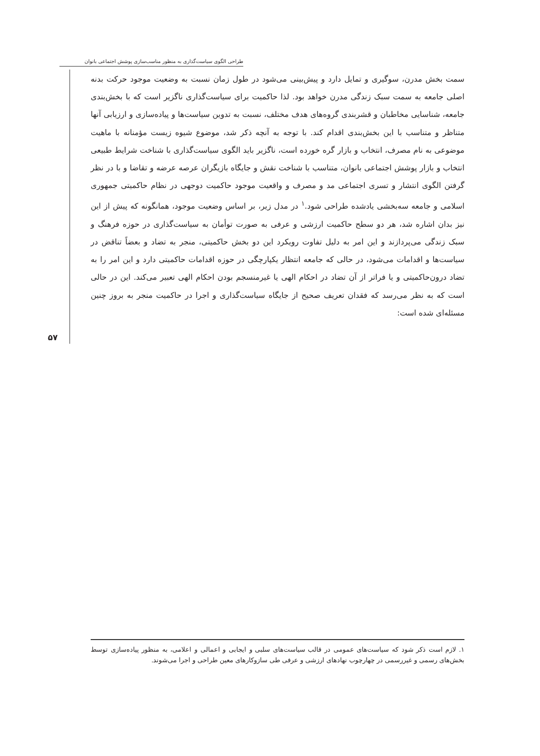طراحی الگوی سیاست‌گذاری به منظور مناسب‌سازی پوشش اجتماعی بانوان
۵۷
سمت بخش مدرن، سوگیری و تمایل دارد و پیش‌بینی می‌شود در طول زمان نسبت به وضعیت موجود حرکت بدنه اصلی جامعه به سمت سبک زندگی مدرن خواهد بود. لذا حاکمیت برای سیاست‌گذاری ناگزیر است که با بخش‌بندی جامعه، شناسایی مخاطبان و قشربندی گروه‌های هدف مختلف، نسبت به تدوین سیاست‌ها و پیاده‌سازی و ارزیابی آنها متناظر و متناسب با این بخش‌بندی اقدام کند. با توجه به آنچه ذکر شد، موضوع شیوه زیست مؤمنانه با ماهیت موضوعی به نام مصرف، انتخاب و بازار گره خورده است، ناگزیر باید الگوی سیاست‌گذاری با شناخت شرایط طبیعی انتخاب و بازار پوشش اجتماعی بانوان، متناسب با شناخت نقش و جایگاه بازیگران عرصه عرضه و تقاضا و با در نظر گرفتن الگوی انتشار و تسری اجتماعی مد و مصرف و واقعیت موجود حاکمیت دوجهی در نظام حاکمیتی جمهوری اسلامی و جامعه سه‌بخشی یادشده طراحی شود.<sup>۱</sup> در مدل زیر، بر اساس وضعیت موجود، همانگونه که پیش از این نیز بدان اشاره شد، هر دو سطح حاکمیت ارزشی و عرفی به صورت توأمان به سیاست‌گذاری در حوزه فرهنگ و سبک زندگی می‌پردازند و این امر به دلیل تفاوت رویکرد این دو بخش حاکمیتی، منجر به تضاد و بعضاً تناقض در سیاست‌ها و اقدامات می‌شود، در حالی که جامعه انتظار یکپارچگی در حوزه اقدامات حاکمیتی دارد و این امر را به تضاد درون‌حاکمیتی و یا فراتر از آن تضاد در احکام الهی یا غیرمنسجم بودن احکام الهی تعبیر می‌کند. این در حالی است که به نظر می‌رسد که فقدان تعریف صحیح از جایگاه سیاست‌گذاری و اجرا در حاکمیت منجر به بروز چنین مسئله‌ای شده است:
۱. لازم است ذکر شود که سیاست‌های عمومی در قالب سیاست‌های سلبی و ایجابی و اعمالی و اعلامی، به منظور پیاده‌سازی توسط بخش‌های رسمی و غیررسمی در چهارچوب نهادهای ارزشی و عرفی طی سازوکارهای معین طراحی و اجرا می‌شوند.